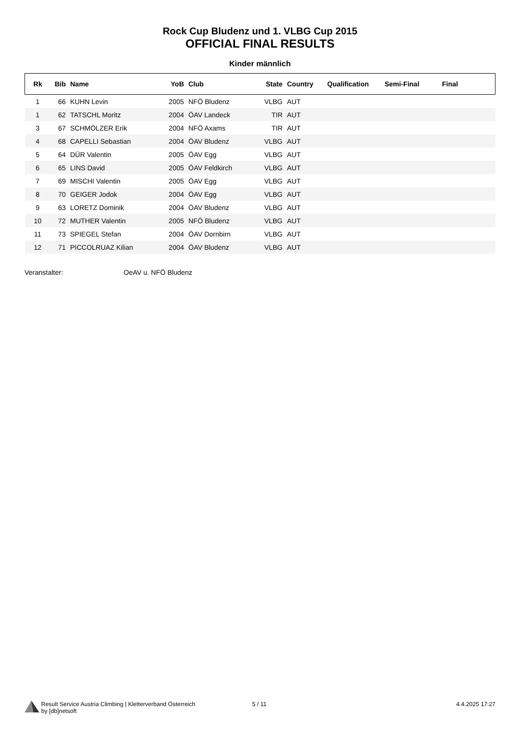Rock Cup Bludenz und 1. VLBG Cup 2015
OFFICIAL FINAL RESULTS
Kinder männlich
| Rk | Bib | Name | YoB | Club | State | Country | Qualification | Semi-Final | Final |
| --- | --- | --- | --- | --- | --- | --- | --- | --- | --- |
| 1 | 66 | KUHN Levin | 2005 | NFÖ Bludenz | VLBG | AUT | | | |
| 1 | 62 | TATSCHL Moritz | 2004 | ÖAV Landeck | TIR | AUT | | | |
| 3 | 67 | SCHMÖLZER Erik | 2004 | NFÖ Axams | TIR | AUT | | | |
| 4 | 68 | CAPELLI Sebastian | 2004 | ÖAV Bludenz | VLBG | AUT | | | |
| 5 | 64 | DÜR Valentin | 2005 | ÖAV Egg | VLBG | AUT | | | |
| 6 | 65 | LINS David | 2005 | ÖAV Feldkirch | VLBG | AUT | | | |
| 7 | 69 | MISCHI Valentin | 2005 | ÖAV Egg | VLBG | AUT | | | |
| 8 | 70 | GEIGER Jodok | 2004 | ÖAV Egg | VLBG | AUT | | | |
| 9 | 63 | LORETZ Dominik | 2004 | ÖAV Bludenz | VLBG | AUT | | | |
| 10 | 72 | MUTHER Valentin | 2005 | NFÖ Bludenz | VLBG | AUT | | | |
| 11 | 73 | SPIEGEL Stefan | 2004 | ÖAV Dornbirn | VLBG | AUT | | | |
| 12 | 71 | PICCOLRUAZ Kilian | 2004 | ÖAV Bludenz | VLBG | AUT | | | |
Veranstalter: OeAV u. NFÖ Bludenz
Result Service Austria Climbing | Kletterverband Österreich
by [db]netsoft
5 / 11 4.4.2025 17:27